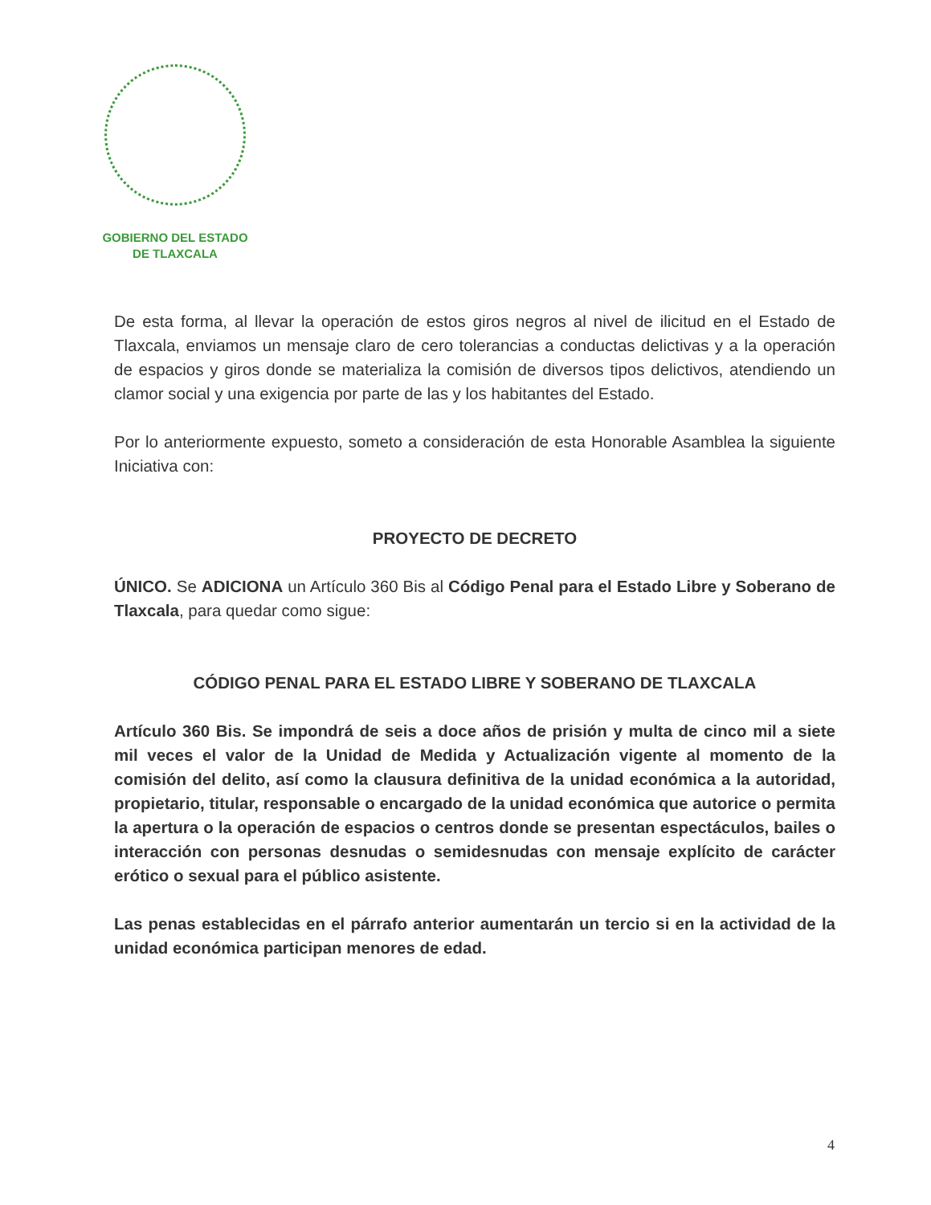GOBIERNO DEL ESTADO
DE TLAXCALA
De esta forma, al llevar la operación de estos giros negros al nivel de ilicitud en el Estado de Tlaxcala, enviamos un mensaje claro de cero tolerancias a conductas delictivas y a la operación de espacios y giros donde se materializa la comisión de diversos tipos delictivos, atendiendo un clamor social y una exigencia por parte de las y los habitantes del Estado.
Por lo anteriormente expuesto, someto a consideración de esta Honorable Asamblea la siguiente Iniciativa con:
PROYECTO DE DECRETO
ÚNICO. Se ADICIONA un Artículo 360 Bis al Código Penal para el Estado Libre y Soberano de Tlaxcala, para quedar como sigue:
CÓDIGO PENAL PARA EL ESTADO LIBRE Y SOBERANO DE TLAXCALA
Artículo 360 Bis. Se impondrá de seis a doce años de prisión y multa de cinco mil a siete mil veces el valor de la Unidad de Medida y Actualización vigente al momento de la comisión del delito, así como la clausura definitiva de la unidad económica a la autoridad, propietario, titular, responsable o encargado de la unidad económica que autorice o permita la apertura o la operación de espacios o centros donde se presentan espectáculos, bailes o interacción con personas desnudas o semidesnudas con mensaje explícito de carácter erótico o sexual para el público asistente.
Las penas establecidas en el párrafo anterior aumentarán un tercio si en la actividad de la unidad económica participan menores de edad.
4